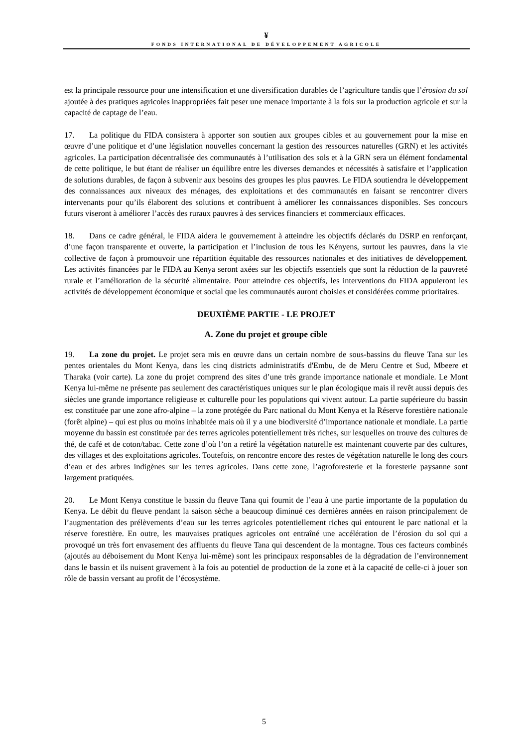¥
FONDS INTERNATIONAL DE DÉVELOPPEMENT AGRICOLE
est la principale ressource pour une intensification et une diversification durables de l’agriculture tandis que l’érosion du sol ajoutée à des pratiques agricoles inappropriées fait peser une menace importante à la fois sur la production agricole et sur la capacité de captage de l’eau.
17. La politique du FIDA consistera à apporter son soutien aux groupes cibles et au gouvernement pour la mise en œuvre d’une politique et d’une législation nouvelles concernant la gestion des ressources naturelles (GRN) et les activités agricoles. La participation décentralisée des communautés à l’utilisation des sols et à la GRN sera un élément fondamental de cette politique, le but étant de réaliser un équilibre entre les diverses demandes et nécessités à satisfaire et l’application de solutions durables, de façon à subvenir aux besoins des groupes les plus pauvres. Le FIDA soutiendra le développement des connaissances aux niveaux des ménages, des exploitations et des communautés en faisant se rencontrer divers intervenants pour qu’ils élaborent des solutions et contribuent à améliorer les connaissances disponibles. Ses concours futurs viseront à améliorer l’accès des ruraux pauvres à des services financiers et commerciaux efficaces.
18. Dans ce cadre général, le FIDA aidera le gouvernement à atteindre les objectifs déclarés du DSRP en renforçant, d’une façon transparente et ouverte, la participation et l’inclusion de tous les Kényens, surtout les pauvres, dans la vie collective de façon à promouvoir une répartition équitable des ressources nationales et des initiatives de développement. Les activités financées par le FIDA au Kenya seront axées sur les objectifs essentiels que sont la réduction de la pauvreté rurale et l’amélioration de la sécurité alimentaire. Pour atteindre ces objectifs, les interventions du FIDA appuieront les activités de développement économique et social que les communautés auront choisies et considérées comme prioritaires.
DEUXIÈME PARTIE - LE PROJET
A. Zone du projet et groupe cible
19. La zone du projet. Le projet sera mis en œuvre dans un certain nombre de sous-bassins du fleuve Tana sur les pentes orientales du Mont Kenya, dans les cinq districts administratifs d'Embu, de de Meru Centre et Sud, Mbeere et Tharaka (voir carte). La zone du projet comprend des sites d’une très grande importance nationale et mondiale. Le Mont Kenya lui-même ne présente pas seulement des caractéristiques uniques sur le plan écologique mais il revêt aussi depuis des siècles une grande importance religieuse et culturelle pour les populations qui vivent autour. La partie supérieure du bassin est constituée par une zone afro-alpine – la zone protégée du Parc national du Mont Kenya et la Réserve forestière nationale (forêt alpine) – qui est plus ou moins inhabitée mais où il y a une biodiversité d’importance nationale et mondiale. La partie moyenne du bassin est constituée par des terres agricoles potentiellement très riches, sur lesquelles on trouve des cultures de thé, de café et de coton/tabac. Cette zone d’où l’on a retiré la végétation naturelle est maintenant couverte par des cultures, des villages et des exploitations agricoles. Toutefois, on rencontre encore des restes de végétation naturelle le long des cours d’eau et des arbres indigènes sur les terres agricoles. Dans cette zone, l’agroforesterie et la foresterie paysanne sont largement pratiquées.
20. Le Mont Kenya constitue le bassin du fleuve Tana qui fournit de l’eau à une partie importante de la population du Kenya. Le débit du fleuve pendant la saison sèche a beaucoup diminué ces dernières années en raison principalement de l’augmentation des prélèvements d’eau sur les terres agricoles potentiellement riches qui entourent le parc national et la réserve forestière. En outre, les mauvaises pratiques agricoles ont entraîné une accélération de l’érosion du sol qui a provoqué un très fort envasement des affluents du fleuve Tana qui descendent de la montagne. Tous ces facteurs combinés (ajoutés au déboisement du Mont Kenya lui-même) sont les principaux responsables de la dégradation de l’environnement dans le bassin et ils nuisent gravement à la fois au potentiel de production de la zone et à la capacité de celle-ci à jouer son rôle de bassin versant au profit de l’écosystème.
5